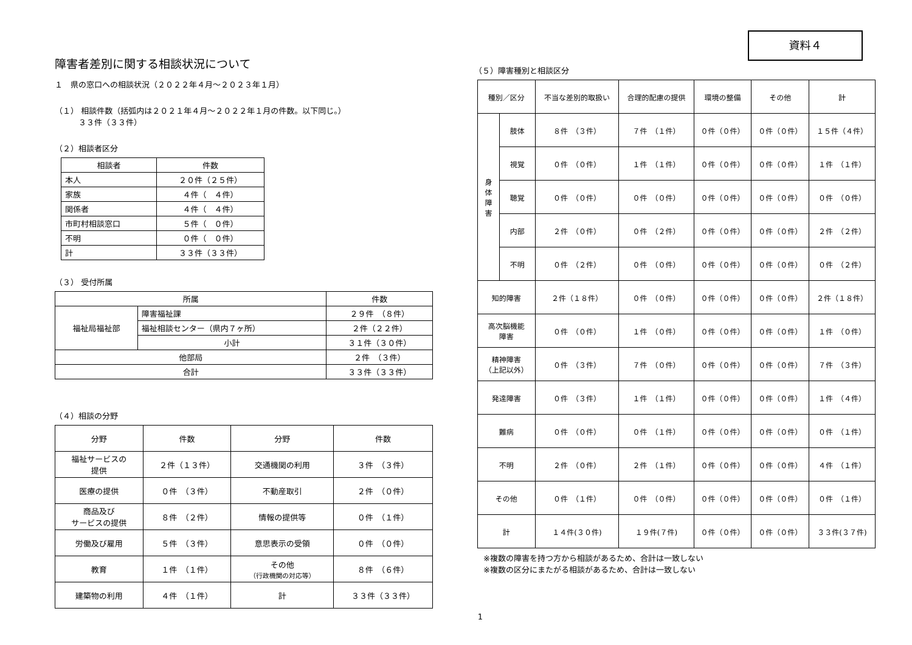障害者差別に関する相談状況について
１　県の窓口への相談状況（２０２２年４月～２０２３年１月）
（１） 相談件数（括弧内は２０２１年４月～２０２２年１月の件数。以下同じ。）
　　　３３件（３３件）
（２）相談者区分
| 相談者 | 件数 |
| --- | --- |
| 本人 | ２０件（２５件） |
| 家族 | ４件（ ４件） |
| 関係者 | ４件（ ４件） |
| 市町村相談窓口 | ５件（ ０件） |
| 不明 | ０件（ ０件） |
| 計 | ３３件（３３件） |
（３） 受付所属
| 所属 | | 件数 |
| --- | --- | --- |
| 福祉局福祉部 | 障害福祉課 | ２９件 （８件） |
| | 福祉相談センター（県内７ヶ所） | ２件（２２件） |
| | 小計 | ３１件（３０件） |
| 他部局 | | ２件 （３件） |
| 合計 | | ３３件（３３件） |
（４）相談の分野
| 分野 | 件数 | 分野 | 件数 |
| --- | --- | --- | --- |
| 福祉サービスの 提供 | ２件（１３件） | 交通機関の利用 | ３件 （３件） |
| 医療の提供 | ０件 （３件） | 不動産取引 | ２件 （０件） |
| 商品及び サービスの提供 | ８件 （２件） | 情報の提供等 | ０件 （１件） |
| 労働及び雇用 | ５件 （３件） | 意思表示の受領 | ０件 （０件） |
| 教育 | １件 （１件） | その他 （行政機関の対応等） | ８件 （６件） |
| 建築物の利用 | ４件 （１件） | 計 | ３３件（３３件） |
資料４
（５）障害種別と相談区分
| 種別／区分 | | 不当な差別的取扱い | 合理的配慮の提供 | 環境の整備 | その他 | 計 |
| --- | --- | --- | --- | --- | --- | --- |
| 身 体 障 害 | 肢体 | ８件 （３件） | ７件 （１件） | ０件（０件） | ０件（０件） | １５件（４件） |
| | 視覚 | ０件 （０件） | １件 （１件） | ０件（０件） | ０件（０件） | １件 （１件） |
| | 聴覚 | ０件 （０件） | ０件 （０件） | ０件（０件） | ０件（０件） | ０件 （０件） |
| | 内部 | ２件 （０件） | ０件 （２件） | ０件（０件） | ０件（０件） | ２件 （２件） |
| | 不明 | ０件 （２件） | ０件 （０件） | ０件（０件） | ０件（０件） | ０件 （２件） |
| 知的障害 | | ２件（１８件） | ０件 （０件） | ０件（０件） | ０件（０件） | ２件（１８件） |
| 高次脳機能 障害 | | ０件 （０件） | １件 （０件） | ０件（０件） | ０件（０件） | １件 （０件） |
| 精神障害 （上記以外） | | ０件 （３件） | ７件 （０件） | ０件（０件） | ０件（０件） | ７件 （３件） |
| 発達障害 | | ０件 （３件） | １件 （１件） | ０件（０件） | ０件（０件） | １件 （４件） |
| 難病 | | ０件 （０件） | ０件 （１件） | ０件（０件） | ０件（０件） | ０件 （１件） |
| 不明 | | ２件 （０件） | ２件 （１件） | ０件（０件） | ０件（０件） | ４件 （１件） |
| その他 | | ０件 （１件） | ０件 （０件） | ０件（０件） | ０件（０件） | ０件 （１件） |
| 計 | | １４件(３０件) | １９件(７件) | ０件（０件） | ０件（０件） | ３３件(３７件) |
※複数の障害を持つ方から相談があるため、合計は一致しない
※複数の区分にまたがる相談があるため、合計は一致しない
1